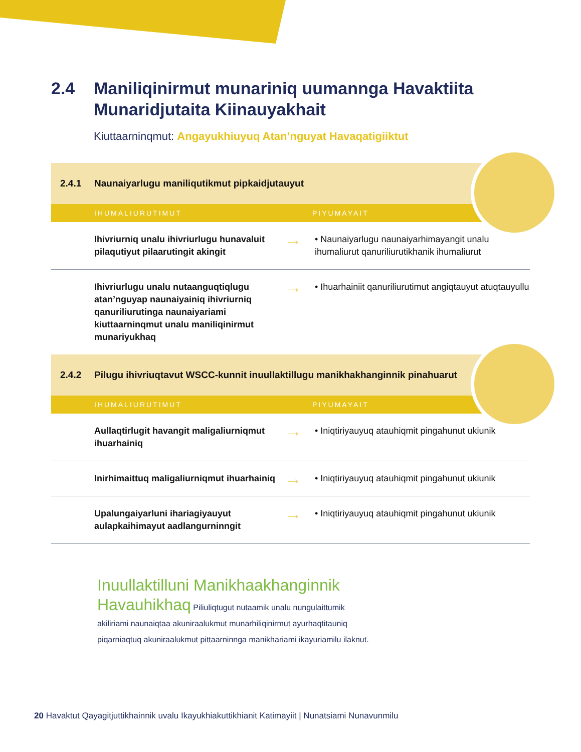2.4 Maniliqinirmut munariniq uumannga Havaktiita Munaridjutaita Kiinauyakhait
Kiuttaarninqmut: Angayukhiuyuq Atan’nguyat Havaqatigiiktut
2.4.1 Naunaiyarlugu maniliqutikmut pipkaidjutauyut
IHUMALIURUTIMUT PIYUMAYAIT
| Ihivriurniq unalu ihivriurlugu hunavaluit pilaqutiyut pilaarutingit akingit | → | • Naunaiyarlugu naunaiyarhimayangit unalu ihumaliurut qanuriliurutikhanik ihumaliurut |
| Ihivriurlugu unalu nutaanguqtiqlugu atan’nguyap naunaiyainiq ihivriurniq qanuriliurutinga naunaiyariami kiuttaarninqmut unalu maniliqinirmut munariyukhaq | → | • Ihuarhainiit qanuriliurutimut angiqtauyut atuqtauyullu |
2.4.2 Pilugu ihivriuqtavut WSCC-kunnit inuullaktillugu manikhakhanginnik pinahuarut
IHUMALIURUTIMUT PIYUMAYAIT
| Aullaqtirlugit havangit maligaliurniqmut ihuarhainiq | → | • Iniqtiriyauyuq atauhiqmit pingahunut ukiunik |
| Inirhimaittuq maligaliurniqmut ihuarhainiq | → | • Iniqtiriyauyuq atauhiqmit pingahunut ukiunik |
| Upalungaiyarluni ihariagiyauyut aulapkaihimayut aadlangurninngit | → | • Iniqtiriyauyuq atauhiqmit pingahunut ukiunik |
Inuullaktilluni Manikhaakhanginnik Havauhikhaq Piliuliqtugut nutaamik unalu nungulaittumik akiliriami naunaiqtaa akuniraalukmut munarhiliqinirmut ayurhaqtitauniq piqarniaqtuq akuniraalukmut pittaarninnga manikhariami ikayuriamilu ilaknut.
20 Havaktut Qayagitjuttikhainnik uvalu Ikayukhiakuttikhianit Katimayiit | Nunatsiami Nunavunmilu